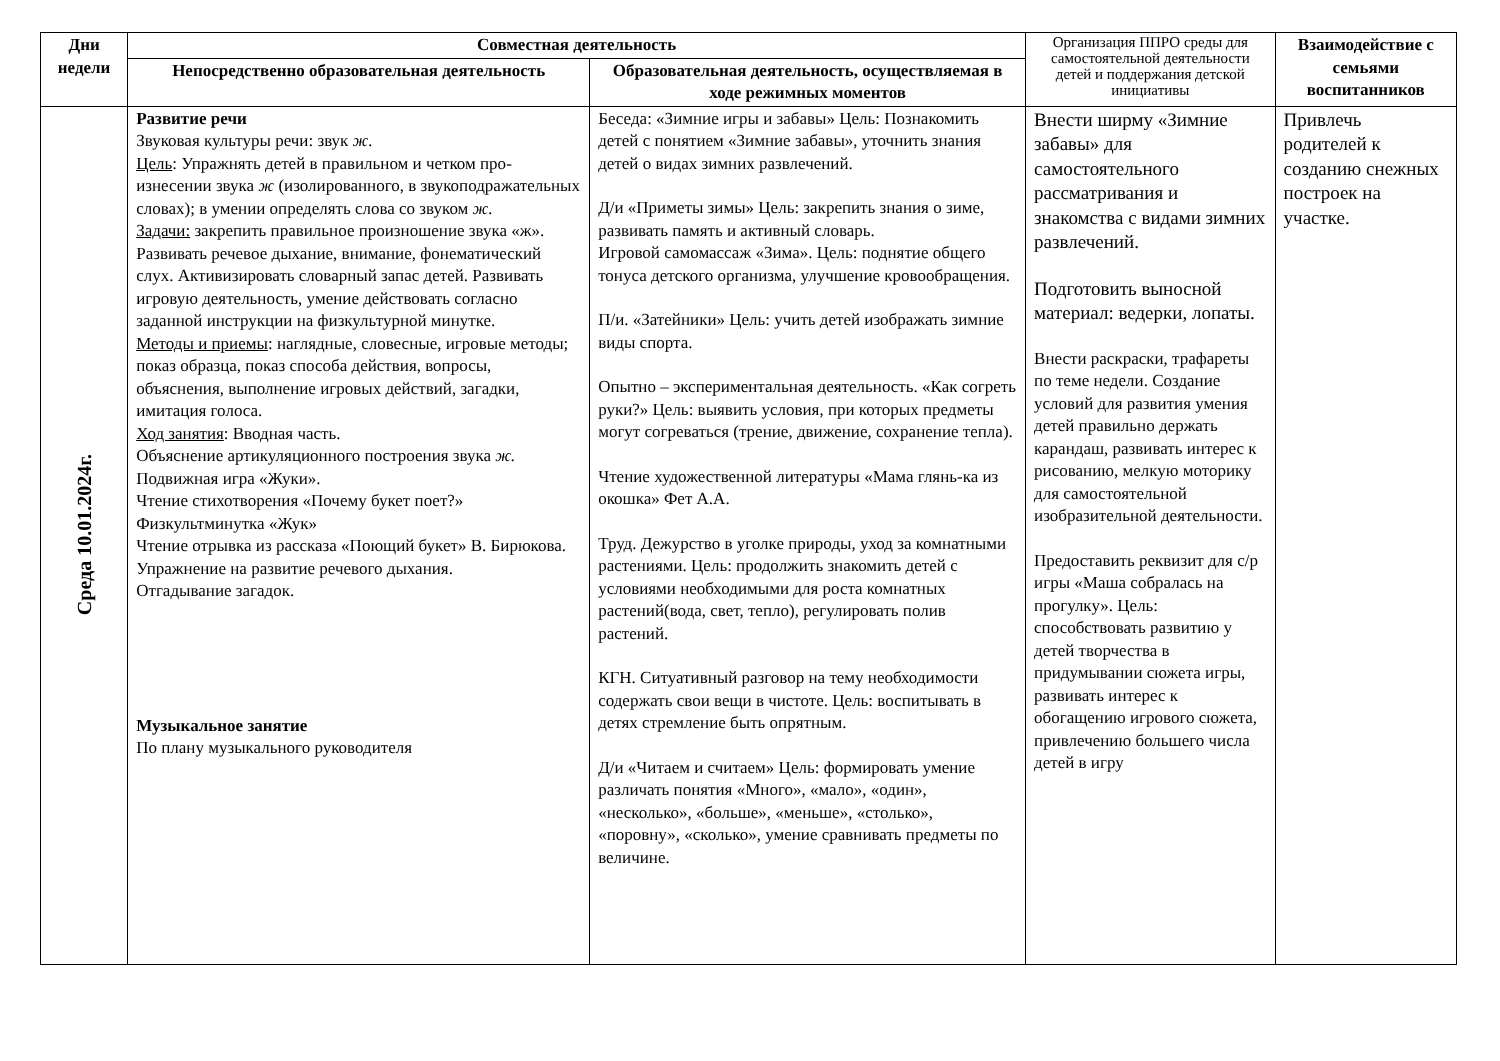| Дни недели | Совместная деятельность | | Организация ППРО среды для самостоятельной деятельности детей и поддержания детской инициативы | Взаимодействие с семьями воспитанников |
| --- | --- | --- | --- | --- |
| | Непосредственно образовательная деятельность | Образовательная деятельность, осуществляемая в ходе режимных моментов | | |
| Среда 10.01.2024г. | Развитие речи Звуковая культуры речи: звук ж. Цель : Упражнять детей в правильном и четком про­изнесении звука ж (изолированного, в звукопо­дражательных словах); в умении определять слова со звуком ж. Задачи: закрепить правильное произношение звука «ж». Развивать речевое дыхание, внимание, фонематический слух. Активизировать словарный запас детей. Развивать игровую деятельность, умение действовать согласно заданной инструкции на физкультурной минутке. Методы и приемы : наглядные, словесные, игровые методы; показ образца, показ способа действия, вопросы, объяснения, выполнение игровых действий, загадки, имитация голоса. Ход занятия : Вводная часть. Объяснение артикуляционного построения звука ж. Подвижная игра «Жуки». Чтение стихотворения «Почему букет поет?» Физкультминутка «Жук» Чтение отрывка из рассказа «Поющий букет» В. Бирюкова. Упражнение на развитие речевого дыхания. Отгадывание загадок. Музыкальное занятие По плану музыкального руководителя | Беседа: «Зимние игры и забавы» Цель: Познакомить детей с понятием «Зимние забавы», уточнить знания детей о видах зимних развлечений. Д/и «Приметы зимы» Цель: закрепить знания о зиме, развивать память и активный словарь. Игровой самомассаж «Зима». Цель: поднятие общего тонуса детского организма, улучшение кровообращения. П/и. «Затейники» Цель: учить детей изображать зимние виды спорта. Опытно – экспериментальная деятельность. «Как согреть руки?» Цель: выявить условия, при которых предметы могут согреваться (трение, движение, сохранение тепла). Чтение художественной литературы «Мама глянь-ка из окошка» Фет А.А. Труд. Дежурство в уголке природы, уход за комнатными растениями. Цель: продолжить знакомить детей с условиями необходимыми для роста комнатных растений(вода, свет, тепло), регулировать полив растений. КГН. Ситуативный разговор на тему необходимости содержать свои вещи в чистоте. Цель: воспитывать в детях стремление быть опрятным. Д/и «Читаем и считаем» Цель: формировать умение различать понятия «Много», «мало», «один», «несколько», «больше», «меньше», «столько», «поровну», «сколько», умение сравнивать предметы по величине. | Внести ширму «Зимние забавы» для самостоятельного рассматривания и знакомства с видами зимних развлечений. Подготовить выносной материал: ведерки, лопаты. Внести раскраски, трафареты по теме недели. Создание условий для развития умения детей правильно держать карандаш, развивать интерес к рисованию, мелкую моторику для самостоятельной изобразительной деятельности. Предоставить реквизит для с/р игры «Маша собралась на прогулку». Цель: способствовать развитию у детей творчества в придумывании сюжета игры, развивать интерес к обогащению игрового сюжета, привлечению большего числа детей в игру | Привлечь родителей к созданию снежных построек на участке. |